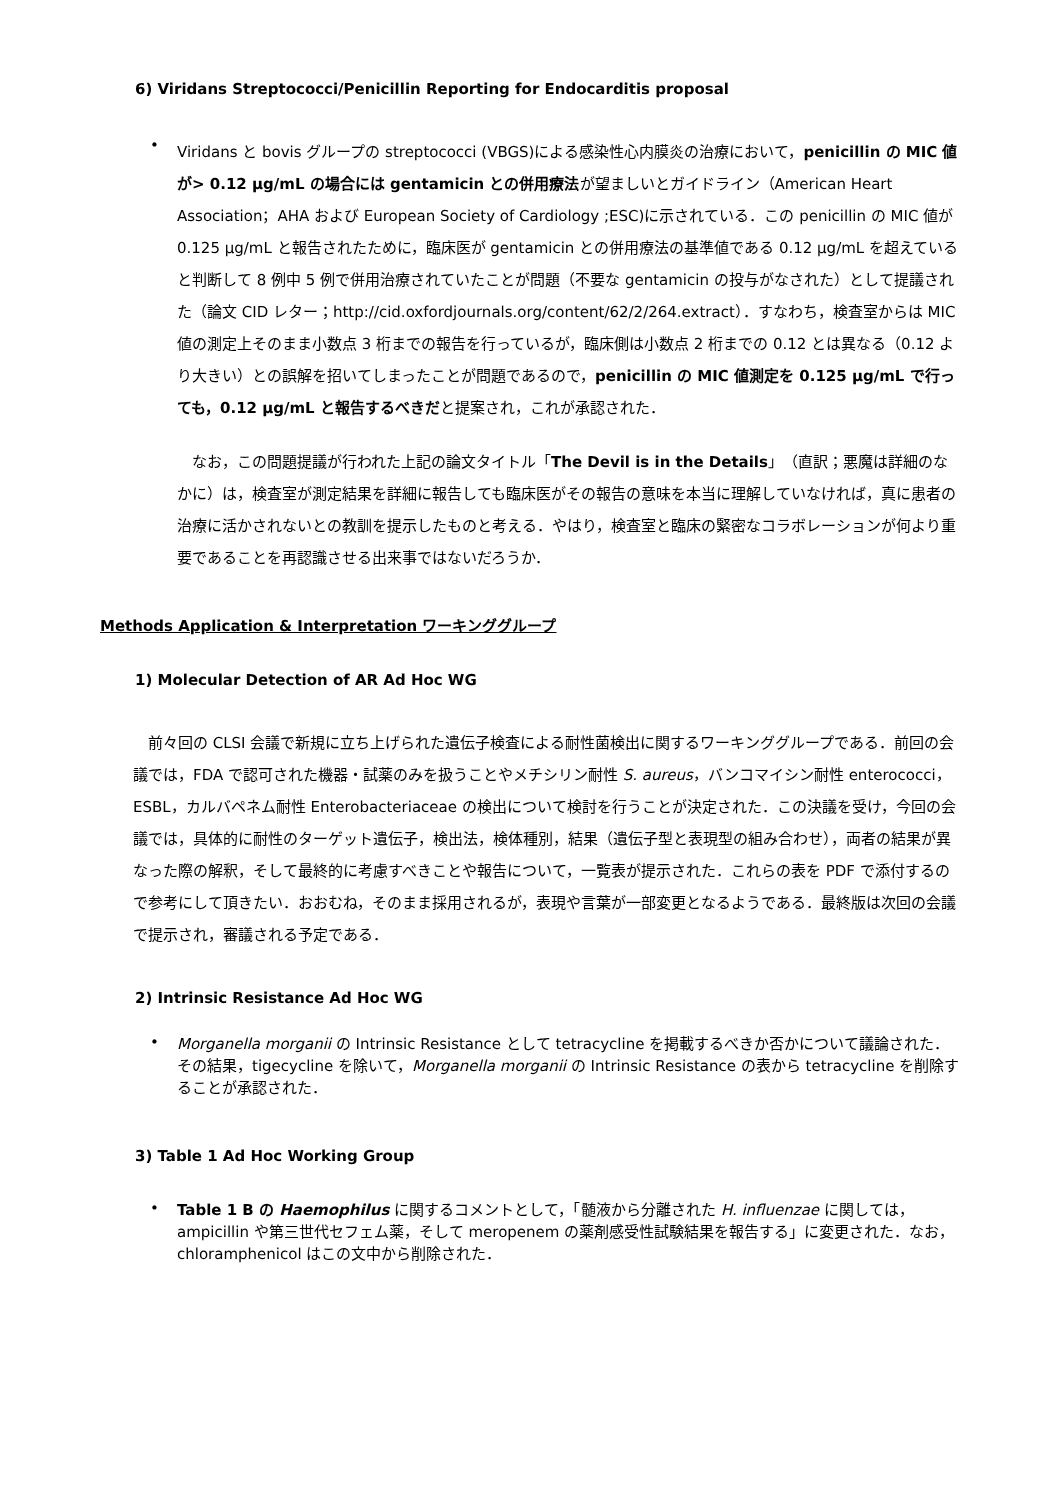6) Viridans Streptococci/Penicillin Reporting for Endocarditis proposal
•
Viridans と bovis グループの streptococci (VBGS)による感染性心内膜炎の治療において，penicillin の MIC 値が> 0.12 μg/mL の場合には gentamicin との併用療法が望ましいとガイドライン（American Heart Association；AHA および European Society of Cardiology ;ESC)に示されている．この penicillin の MIC 値が 0.125 μg/mL と報告されたために，臨床医が gentamicin との併用療法の基準値である 0.12 μg/mL を超えていると判断して 8 例中 5 例で併用治療されていたことが問題（不要な gentamicin の投与がなされた）として提議された（論文 CID レター；http://cid.oxfordjournals.org/content/62/2/264.extract）．すなわち，検査室からは MIC 値の測定上そのまま小数点 3 桁までの報告を行っているが，臨床側は小数点 2 桁までの 0.12 とは異なる（0.12 より大きい）との誤解を招いてしまったことが問題であるので，penicillin の MIC 値測定を 0.125 μg/mL で行っても，0.12 μg/mL と報告するべきだと提案され，これが承認された．
　なお，この問題提議が行われた上記の論文タイトル「The Devil is in the Details」（直訳；悪魔は詳細のなかに）は，検査室が測定結果を詳細に報告しても臨床医がその報告の意味を本当に理解していなければ，真に患者の治療に活かされないとの教訓を提示したものと考える．やはり，検査室と臨床の緊密なコラボレーションが何より重要であることを再認識させる出来事ではないだろうか．
Methods Application & Interpretation ワーキンググループ
1) Molecular Detection of AR Ad Hoc WG
　前々回の CLSI 会議で新規に立ち上げられた遺伝子検査による耐性菌検出に関するワーキンググループである．前回の会議では，FDA で認可された機器・試薬のみを扱うことやメチシリン耐性 S. aureus，バンコマイシン耐性 enterococci，ESBL，カルバペネム耐性 Enterobacteriaceae の検出について検討を行うことが決定された．この決議を受け，今回の会議では，具体的に耐性のターゲット遺伝子，検出法，検体種別，結果（遺伝子型と表現型の組み合わせ），両者の結果が異なった際の解釈，そして最終的に考慮すべきことや報告について，一覧表が提示された．これらの表を PDF で添付するので参考にして頂きたい．おおむね，そのまま採用されるが，表現や言葉が一部変更となるようである．最終版は次回の会議で提示され，審議される予定である．
2) Intrinsic Resistance Ad Hoc WG
•
Morganella morganii の Intrinsic Resistance として tetracycline を掲載するべきか否かについて議論された．その結果，tigecycline を除いて，Morganella morganii の Intrinsic Resistance の表から tetracycline を削除することが承認された．
3) Table 1 Ad Hoc Working Group
•
Table 1 B の Haemophilus に関するコメントとして，「髄液から分離された H. influenzae に関しては，ampicillin や第三世代セフェム薬，そして meropenem の薬剤感受性試験結果を報告する」に変更された．なお，chloramphenicol はこの文中から削除された．